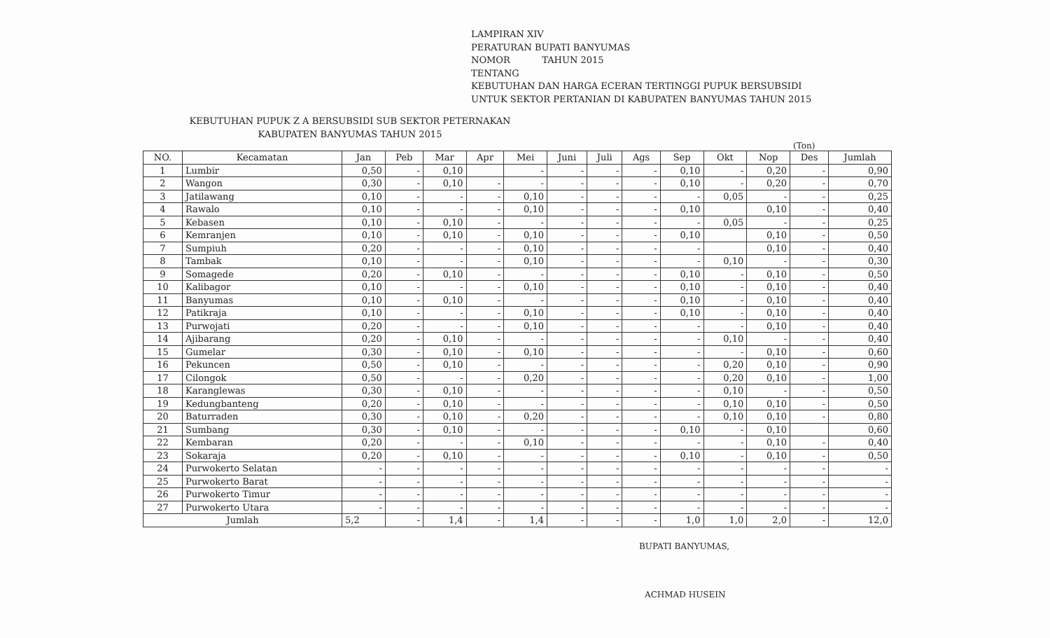LAMPIRAN XIV
PERATURAN BUPATI BANYUMAS
NOMOR TAHUN 2015
TENTANG
KEBUTUHAN DAN HARGA ECERAN TERTINGGI PUPUK BERSUBSIDI
UNTUK SEKTOR PERTANIAN DI KABUPATEN BANYUMAS TAHUN 2015
KEBUTUHAN PUPUK Z A BERSUBSIDI SUB SEKTOR PETERNAKAN
KABUPATEN BANYUMAS TAHUN 2015
(Ton)
| NO. | Kecamatan | Jan | Peb | Mar | Apr | Mei | Juni | Juli | Ags | Sep | Okt | Nop | Des | Jumlah |
| --- | --- | --- | --- | --- | --- | --- | --- | --- | --- | --- | --- | --- | --- | --- |
| 1 | Lumbir | 0,50 | - | 0,10 | | - | - | - | - | 0,10 | - | 0,20 | - | 0,90 |
| 2 | Wangon | 0,30 | - | 0,10 | - | - | - | - | - | 0,10 | - | 0,20 | - | 0,70 |
| 3 | Jatilawang | 0,10 | - | - | - | 0,10 | - | - | - | - | 0,05 | - | - | 0,25 |
| 4 | Rawalo | 0,10 | - | - | - | 0,10 | - | - | - | 0,10 | | 0,10 | - | 0,40 |
| 5 | Kebasen | 0,10 | - | 0,10 | - | - | - | - | - | - | 0,05 | - | - | 0,25 |
| 6 | Kemranjen | 0,10 | - | 0,10 | - | 0,10 | - | - | - | 0,10 | | 0,10 | - | 0,50 |
| 7 | Sumpiuh | 0,20 | - | - | - | 0,10 | - | - | - | - | | 0,10 | - | 0,40 |
| 8 | Tambak | 0,10 | - | - | - | 0,10 | - | - | - | - | 0,10 | - | - | 0,30 |
| 9 | Somagede | 0,20 | - | 0,10 | - | - | - | - | - | 0,10 | - | 0,10 | - | 0,50 |
| 10 | Kalibagor | 0,10 | - | - | - | 0,10 | - | - | - | 0,10 | - | 0,10 | - | 0,40 |
| 11 | Banyumas | 0,10 | - | 0,10 | - | - | - | - | - | 0,10 | - | 0,10 | - | 0,40 |
| 12 | Patikraja | 0,10 | - | - | - | 0,10 | - | - | - | 0,10 | - | 0,10 | - | 0,40 |
| 13 | Purwojati | 0,20 | - | - | - | 0,10 | - | - | - | - | - | 0,10 | - | 0,40 |
| 14 | Ajibarang | 0,20 | - | 0,10 | - | - | - | - | - | - | 0,10 | - | - | 0,40 |
| 15 | Gumelar | 0,30 | - | 0,10 | - | 0,10 | - | - | - | - | - | 0,10 | - | 0,60 |
| 16 | Pekuncen | 0,50 | - | 0,10 | - | - | - | - | - | - | 0,20 | 0,10 | - | 0,90 |
| 17 | Cilongok | 0,50 | - | - | - | 0,20 | - | - | - | - | 0,20 | 0,10 | - | 1,00 |
| 18 | Karanglewas | 0,30 | - | 0,10 | - | - | - | - | - | - | 0,10 | - | - | 0,50 |
| 19 | Kedungbanteng | 0,20 | - | 0,10 | - | - | - | - | - | - | 0,10 | 0,10 | - | 0,50 |
| 20 | Baturraden | 0,30 | - | 0,10 | - | 0,20 | - | - | - | - | 0,10 | 0,10 | - | 0,80 |
| 21 | Sumbang | 0,30 | - | 0,10 | - | - | - | - | - | 0,10 | - | 0,10 | | 0,60 |
| 22 | Kembaran | 0,20 | - | - | - | 0,10 | - | - | - | - | - | 0,10 | - | 0,40 |
| 23 | Sokaraja | 0,20 | - | 0,10 | - | - | - | - | - | 0,10 | - | 0,10 | - | 0,50 |
| 24 | Purwokerto Selatan | - | - | - | - | - | - | - | - | - | - | - | - | - |
| 25 | Purwokerto Barat | - | - | - | - | - | - | - | - | - | - | - | - | - |
| 26 | Purwokerto Timur | - | - | - | - | - | - | - | - | - | - | - | - | - |
| 27 | Purwokerto Utara | - | - | - | - | - | - | - | - | - | - | - | - | - |
| Jumlah | | 5,2 | - | 1,4 | - | 1,4 | - | - | - | 1,0 | 1,0 | 2,0 | - | 12,0 |
BUPATI BANYUMAS,
ACHMAD HUSEIN